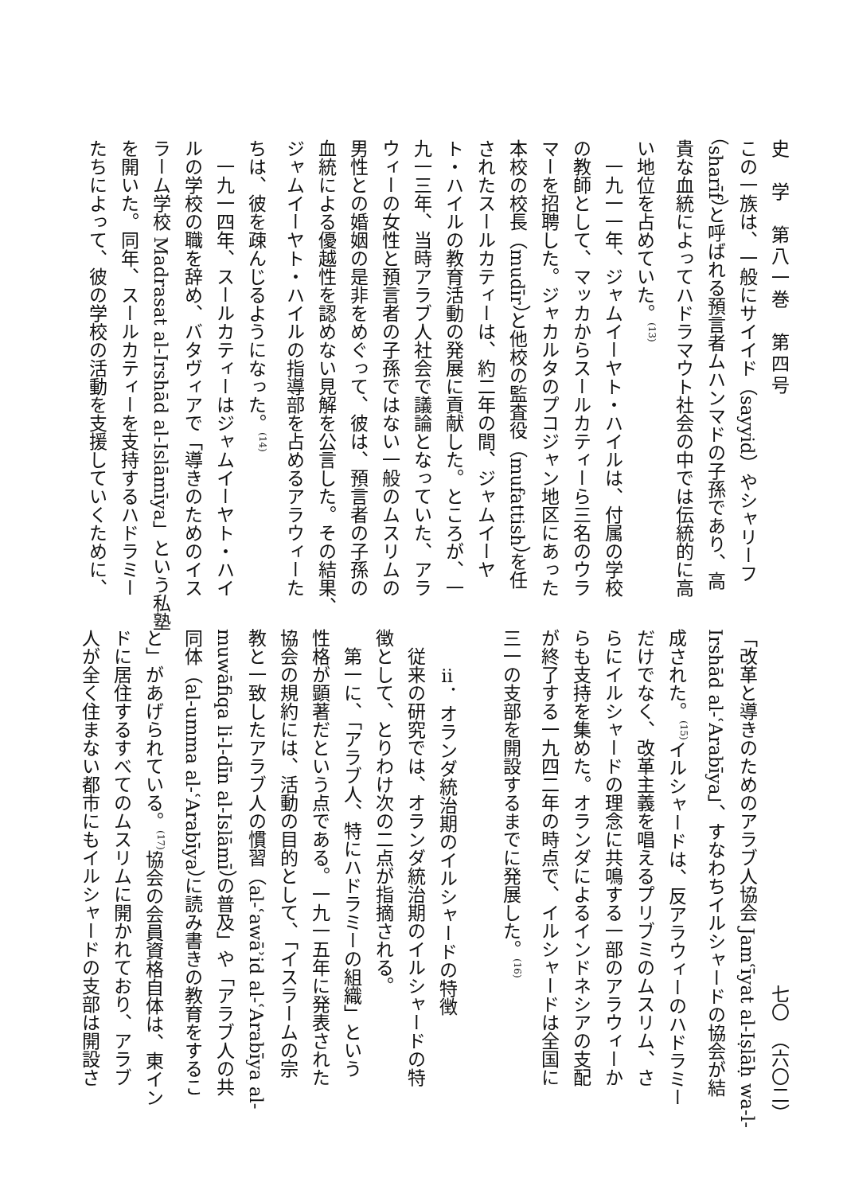史　学　第八一巻　第四号
この一族は、一般にサイイド（sayyid）やシャリーフ
（sharīf）と呼ばれる預言者ムハンマドの子孫であり、高
貴な血統によってハドラマウト社会の中では伝統的に高
い地位を占めていた。<sup>(13)</sup>
　一九一一年、ジャムイーヤト・ハイルは、付属の学校
の教師として、マッカからスールカティーら三名のウラ
マーを招聘した。ジャカルタのプコジャン地区にあった
本校の校長（mudīr）と他校の監査役（mufattish）を任
されたスールカティーは、約二年の間、ジャムイーヤ
ト・ハイルの教育活動の発展に貢献した。ところが、一
九一三年、当時アラブ人社会で議論となっていた、アラ
ウィーの女性と預言者の子孫ではない一般のムスリムの
男性との婚姻の是非をめぐって、彼は、預言者の子孫の
血統による優越性を認めない見解を公言した。その結果、
ジャムイーヤト・ハイルの指導部を占めるアラウィーた
ちは、彼を疎んじるようになった。<sup>(14)</sup>
　一九一四年、スールカティーはジャムイーヤト・ハイ
ルの学校の職を辞め、バタヴィアで「導きのためのイス
ラーム学校 Madrasat al-Irshād al-Islāmīya」という私塾
を開いた。同年、スールカティーを支持するハドラミー
たちによって、彼の学校の活動を支援していくために、
七〇　（六〇二）
「改革と導きのためのアラブ人協会 Jamʿīyat al-Iṣlāḥ wa-l-
Irshād al-ʿArabīya」、すなわちイルシャードの協会が結
成された。<sup>(15)</sup>イルシャードは、反アラウィーのハドラミー
だけでなく、改革主義を唱えるプリブミのムスリム、さ
らにイルシャードの理念に共鳴する一部のアラウィーか
らも支持を集めた。オランダによるインドネシアの支配
が終了する一九四二年の時点で、イルシャードは全国に
三一の支部を開設するまでに発展した。<sup>(16)</sup>
　
　　ⅱ．オランダ統治期のイルシャードの特徴
　従来の研究では、オランダ統治期のイルシャードの特
徴として、とりわけ次の二点が指摘される。
　第一に、「アラブ人、特にハドラミーの組織」という
性格が顕著だという点である。一九一五年に発表された
協会の規約には、活動の目的として、「イスラームの宗
教と一致したアラブ人の慣習（al-ʿawāʾid al-ʿArabīya al-
muwāfiqa li-l-dīn al-Islāmī）の普及」や「アラブ人の共
同体（al-umma al-ʿArabīya）に読み書きの教育をするこ
と」があげられている。<sup>(17)</sup>協会の会員資格自体は、東イン
ドに居住するすべてのムスリムに開かれており、アラブ
人が全く住まない都市にもイルシャードの支部は開設さ